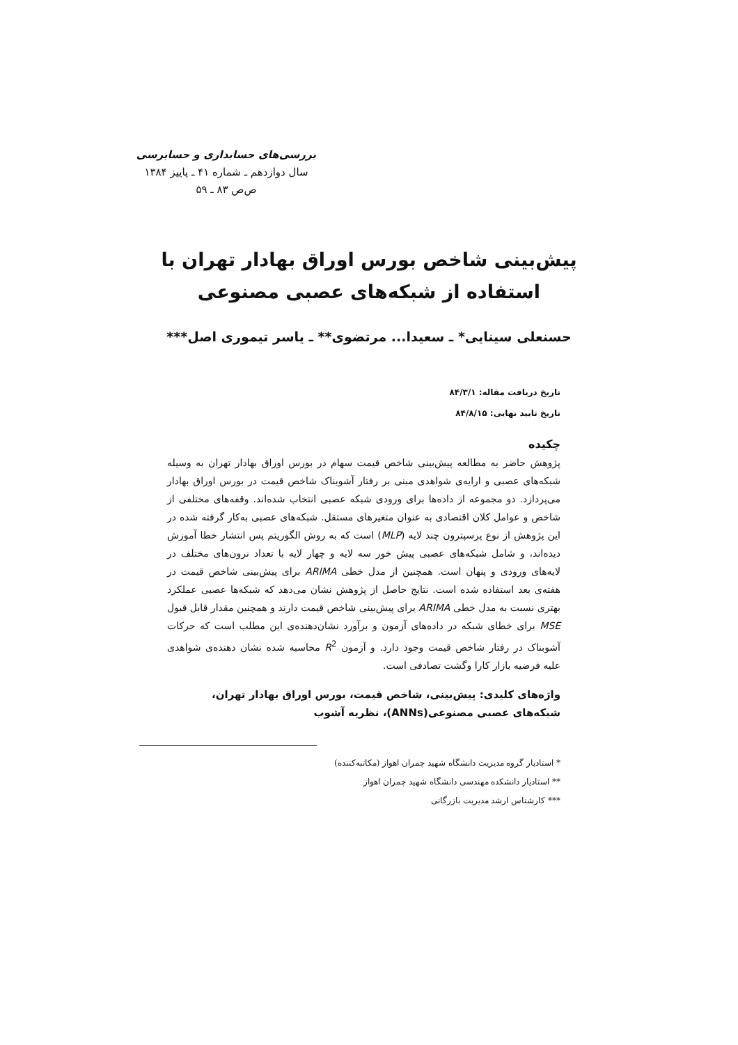بررسی‌های حسابداری و حسابرسی
سال دوازدهم ـ شماره ۴۱ ـ پاییز ۱۳۸۴
ص‌ص ۸۳ ـ ۵۹
پیش‌بینی شاخص بورس اوراق بهادار تهران با استفاده از شبکه‌های عصبی مصنوعی
حسنعلی سینایی* ـ سعیدا... مرتضوی** ـ یاسر تیموری اصل***
تاریخ دریافت مقاله: ۸۴/۳/۱
تاریخ تایید نهایی: ۸۴/۸/۱۵
چکیده
پژوهش حاضر به مطالعه پیش‌بینی شاخص قیمت سهام در بورس اوراق بهادار تهران به وسیله شبکه‌های عصبی و ارایه‌ی شواهدی مبنی بر رفتار آشوبناک شاخص قیمت در بورس اوراق بهادار می‌پردازد. دو مجموعه از داده‌ها برای ورودی شبکه عصبی انتخاب شده‌اند. وقفه‌های مختلفی از شاخص و عوامل کلان اقتصادی به عنوان متغیرهای مستقل. شبکه‌های عصبی به‌کار گرفته شده در این پژوهش از نوع پرسپترون چند لایه (MLP) است که به روش الگوریتم پس انتشار خطا آموزش دیده‌اند، و شامل شبکه‌های عصبی پیش خور سه لایه و چهار لایه با تعداد نرون‌های مختلف در لایه‌های ورودی و پنهان است. همچنین از مدل خطی ARIMA برای پیش‌بینی شاخص قیمت در هفته‌ی بعد استفاده شده است. نتایج حاصل از پژوهش نشان می‌دهد که شبکه‌ها عصبی عملکرد بهتری نسبت به مدل خطی ARIMA برای پیش‌بینی شاخص قیمت دارند و همچنین مقدار قابل قبول MSE برای خطای شبکه در داده‌های آزمون و برآورد نشان‌دهنده‌ی این مطلب است که حرکات آشوبناک در رفتار شاخص قیمت وجود دارد. و آزمون R<sup>2</sup> محاسبه شده نشان دهنده‌ی شواهدی علیه فرضیه بازار کارا وگشت تصادفی است.
واژه‌های کلیدی: پیش‌بینی، شاخص قیمت، بورس اوراق بهادار تهران، شبکه‌های عصبی مصنوعی(ANNs)، نظریه آشوب
* استادیار گروه مدیریت دانشگاه شهید چمران اهواز (مکاتبه‌کننده)
** استادیار دانشکده مهندسی دانشگاه شهید چمران اهواز
*** کارشناس ارشد مدیریت بازرگانی